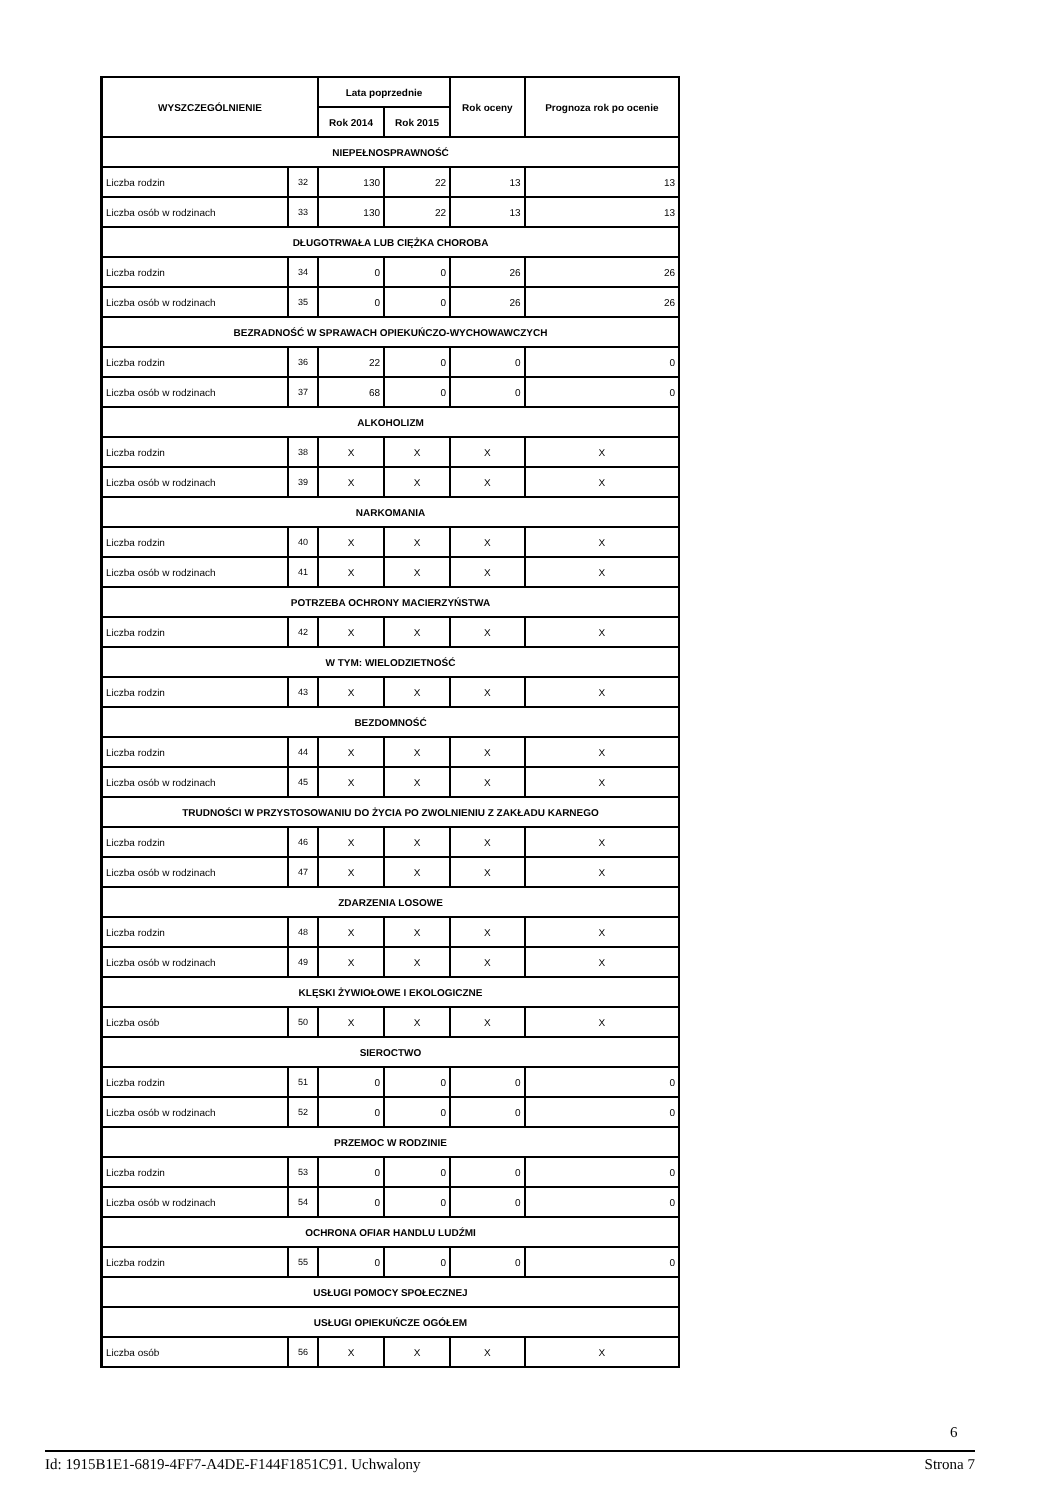| WYSZCZEGÓLNIENIE | | Lata poprzednie | | Rok oceny | Prognoza rok po ocenie |
| --- | --- | --- | --- | --- | --- |
| | | Rok 2014 | Rok 2015 | | |
| NIEPEŁNOSPRAWNOŚĆ | | | | | |
| Liczba rodzin | 32 | 130 | 22 | 13 | 13 |
| Liczba osób w rodzinach | 33 | 130 | 22 | 13 | 13 |
| DŁUGOTRWAŁA LUB CIĘŻKA CHOROBA | | | | | |
| Liczba rodzin | 34 | 0 | 0 | 26 | 26 |
| Liczba osób w rodzinach | 35 | 0 | 0 | 26 | 26 |
| BEZRADNOŚĆ W SPRAWACH OPIEKUŃCZO-WYCHOWAWCZYCH | | | | | |
| Liczba rodzin | 36 | 22 | 0 | 0 | 0 |
| Liczba osób w rodzinach | 37 | 68 | 0 | 0 | 0 |
| ALKOHOLIZM | | | | | |
| Liczba rodzin | 38 | X | X | X | X |
| Liczba osób w rodzinach | 39 | X | X | X | X |
| NARKOMANIA | | | | | |
| Liczba rodzin | 40 | X | X | X | X |
| Liczba osób w rodzinach | 41 | X | X | X | X |
| POTRZEBA OCHRONY MACIERZYŃSTWA | | | | | |
| Liczba rodzin | 42 | X | X | X | X |
| W TYM: WIELODZIETNOŚĆ | | | | | |
| Liczba rodzin | 43 | X | X | X | X |
| BEZDOMNOŚĆ | | | | | |
| Liczba rodzin | 44 | X | X | X | X |
| Liczba osób w rodzinach | 45 | X | X | X | X |
| TRUDNOŚCI W PRZYSTOSOWANIU DO ŻYCIA PO ZWOLNIENIU Z ZAKŁADU KARNEGO | | | | | |
| Liczba rodzin | 46 | X | X | X | X |
| Liczba osób w rodzinach | 47 | X | X | X | X |
| ZDARZENIA LOSOWE | | | | | |
| Liczba rodzin | 48 | X | X | X | X |
| Liczba osób w rodzinach | 49 | X | X | X | X |
| KLĘSKI ŻYWIOŁOWE I EKOLOGICZNE | | | | | |
| Liczba osób | 50 | X | X | X | X |
| SIEROCTWO | | | | | |
| Liczba rodzin | 51 | 0 | 0 | 0 | 0 |
| Liczba osób w rodzinach | 52 | 0 | 0 | 0 | 0 |
| PRZEMOC W RODZINIE | | | | | |
| Liczba rodzin | 53 | 0 | 0 | 0 | 0 |
| Liczba osób w rodzinach | 54 | 0 | 0 | 0 | 0 |
| OCHRONA OFIAR HANDLU LUDŹMI | | | | | |
| Liczba rodzin | 55 | 0 | 0 | 0 | 0 |
| USŁUGI POMOCY SPOŁECZNEJ | | | | | |
| USŁUGI OPIEKUŃCZE OGÓŁEM | | | | | |
| Liczba osób | 56 | X | X | X | X |
6
Id: 1915B1E1-6819-4FF7-A4DE-F144F1851C91. Uchwalony Strona 7